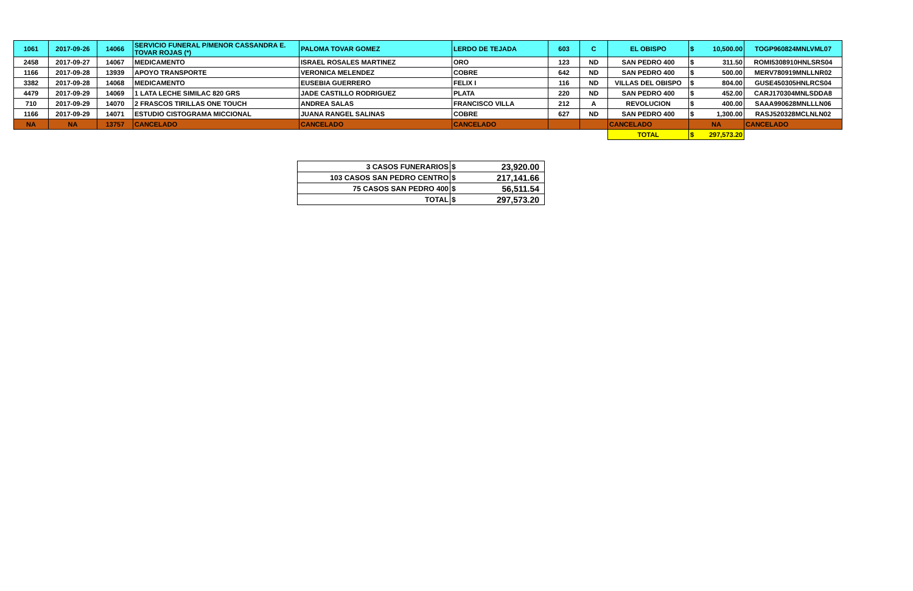| 1061 | 2017-09-26 | 14066 | SERVICIO FUNERAL P/MENOR CASSANDRA E. TOVAR ROJAS (*) | PALOMA TOVAR GOMEZ | LERDO DE TEJADA | 603 | C | EL OBISPO | $ 10,500.00 | TOGP960824MNLVML07 |
| 2458 | 2017-09-27 | 14067 | MEDICAMENTO | ISRAEL ROSALES MARTINEZ | ORO | 123 | ND | SAN PEDRO 400 | $ 311.50 | ROMI5308910HNLSRS04 |
| 1166 | 2017-09-28 | 13939 | APOYO TRANSPORTE | VERONICA MELENDEZ | COBRE | 642 | ND | SAN PEDRO 400 | $ 500.00 | MERV780919MNLLNR02 |
| 3382 | 2017-09-28 | 14068 | MEDICAMENTO | EUSEBIA GUERRERO | FELIX I | 116 | ND | VILLAS DEL OBISPO | $ 804.00 | GUSE450305HNLRCS04 |
| 4479 | 2017-09-29 | 14069 | 1 LATA LECHE SIMILAC 820 GRS | JADE CASTILLO RODRIGUEZ | PLATA | 220 | ND | SAN PEDRO 400 | $ 452.00 | CARJ170304MNLSDDA8 |
| 710 | 2017-09-29 | 14070 | 2 FRASCOS TIRILLAS ONE TOUCH | ANDREA SALAS | FRANCISCO VILLA | 212 | A | REVOLUCION | $ 400.00 | SAAA990628MNLLLN06 |
| 1166 | 2017-09-29 | 14071 | ESTUDIO CISTOGRAMA MICCIONAL | JUANA RANGEL SALINAS | COBRE | 627 | ND | SAN PEDRO 400 | $ 1,300.00 | RASJ520328MCLNLN02 |
| NA | NA | 13757 | CANCELADO | CANCELADO | CANCELADO | | | CANCELADO | NA | CANCELADO |
| | | | | | | | | TOTAL | $ 297,573.20 | |
| 3 CASOS FUNERARIOS | $ | 23,920.00 |
| 103 CASOS SAN PEDRO CENTRO | $ | 217,141.66 |
| 75 CASOS SAN PEDRO 400 | $ | 56,511.54 |
| TOTAL | $ | 297,573.20 |